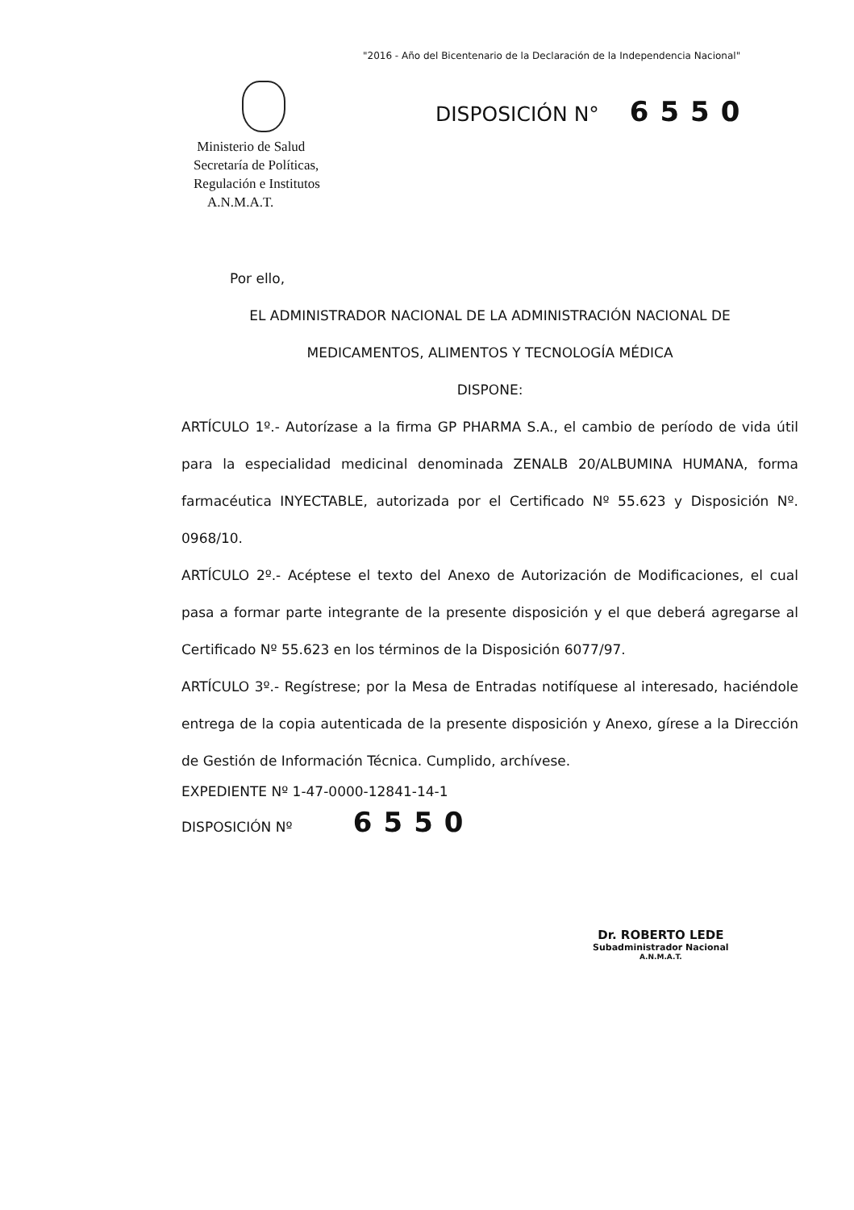"2016 - Año del Bicentenario de la Declaración de la Independencia Nacional"
Ministerio de Salud
Secretaría de Políticas,
Regulación e Institutos
A.N.M.A.T.
DISPOSICIÓN N° 6550
Por ello,
EL ADMINISTRADOR NACIONAL DE LA ADMINISTRACIÓN NACIONAL DE
MEDICAMENTOS, ALIMENTOS Y TECNOLOGÍA MÉDICA
DISPONE:
ARTÍCULO 1º.- Autorízase a la firma GP PHARMA S.A., el cambio de período de vida útil para la especialidad medicinal denominada ZENALB 20/ALBUMINA HUMANA, forma farmacéutica INYECTABLE, autorizada por el Certificado Nº 55.623 y Disposición Nº. 0968/10.
ARTÍCULO 2º.- Acéptese el texto del Anexo de Autorización de Modificaciones, el cual pasa a formar parte integrante de la presente disposición y el que deberá agregarse al Certificado Nº 55.623 en los términos de la Disposición 6077/97.
ARTÍCULO 3º.- Regístrese; por la Mesa de Entradas notifíquese al interesado, haciéndole entrega de la copia autenticada de la presente disposición y Anexo, gírese a la Dirección de Gestión de Información Técnica. Cumplido, archívese.
EXPEDIENTE Nº 1-47-0000-12841-14-1
DISPOSICIÓN Nº 6550
Dr. ROBERTO LEDE
Subadministrador Nacional
A.N.M.A.T.